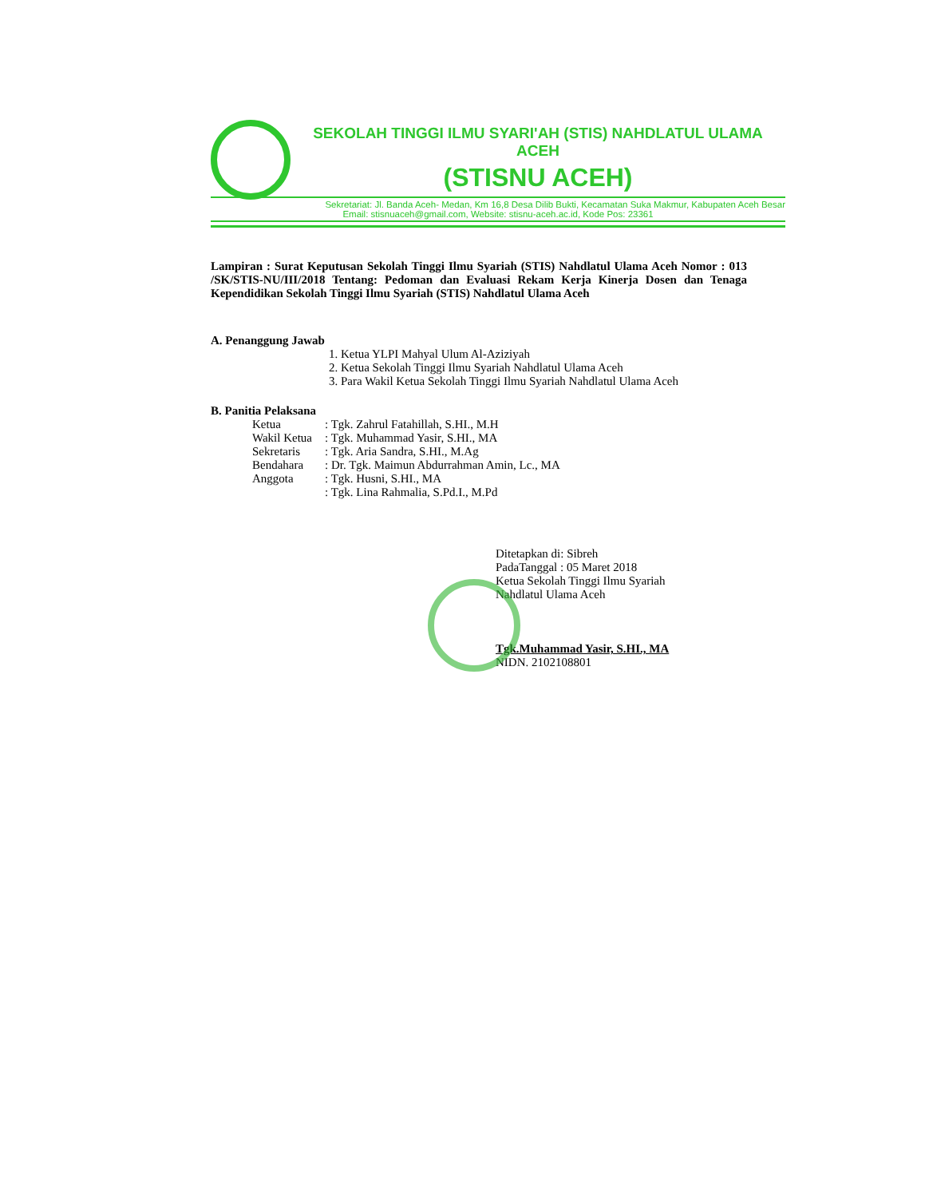SEKOLAH TINGGI ILMU SYARI'AH (STIS) NAHDLATUL ULAMA ACEH
(STISNU ACEH)
Sekretariat: Jl. Banda Aceh- Medan, Km 16,8 Desa Dilib Bukti, Kecamatan Suka Makmur, Kabupaten Aceh Besar
Email: stisnuaceh@gmail.com, Website: stisnu-aceh.ac.id, Kode Pos: 23361
Lampiran : Surat Keputusan Sekolah Tinggi Ilmu Syariah (STIS) Nahdlatul Ulama Aceh Nomor : 013 /SK/STIS-NU/III/2018 Tentang: Pedoman dan Evaluasi Rekam Kerja Kinerja Dosen dan Tenaga Kependidikan Sekolah Tinggi Ilmu Syariah (STIS) Nahdlatul Ulama Aceh
A. Penanggung Jawab
1. Ketua YLPI Mahyal Ulum Al-Aziziyah
2. Ketua Sekolah Tinggi Ilmu Syariah Nahdlatul Ulama Aceh
3. Para Wakil Ketua Sekolah Tinggi Ilmu Syariah Nahdlatul Ulama Aceh
B. Panitia Pelaksana
| Ketua | : Tgk. Zahrul Fatahillah, S.HI., M.H |
| Wakil Ketua | : Tgk. Muhammad Yasir, S.HI., MA |
| Sekretaris | : Tgk. Aria Sandra, S.HI., M.Ag |
| Bendahara | : Dr. Tgk. Maimun Abdurrahman Amin, Lc., MA |
| Anggota | : Tgk. Husni, S.HI., MA |
| | : Tgk. Lina Rahmalia, S.Pd.I., M.Pd |
Ditetapkan di: Sibreh
PadaTanggal : 05 Maret 2018
Ketua Sekolah Tinggi Ilmu Syariah
Nahdlatul Ulama Aceh
Tgk.Muhammad Yasir, S.HI., MA
NIDN. 2102108801